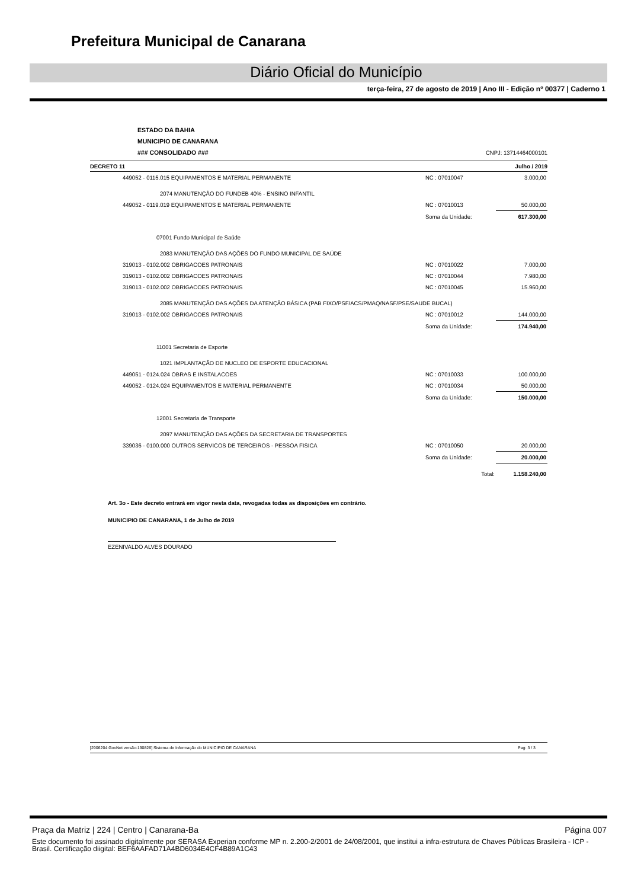Prefeitura Municipal de Canarana
Diário Oficial do Município
terça-feira, 27 de agosto de 2019 | Ano III - Edição nº 00377 | Caderno 1
ESTADO DA BAHIA
MUNICIPIO DE CANARANA
### CONSOLIDADO ### CNPJ: 13714464000101
DECRETO 11 Julho / 2019
| 449052 - 0115.015 EQUIPAMENTOS E MATERIAL PERMANENTE | NC : 07010047 | 3.000,00 |
| 2074 MANUTENÇÃO DO FUNDEB 40% - ENSINO INFANTIL | | |
| 449052 - 0119.019 EQUIPAMENTOS E MATERIAL PERMANENTE | NC : 07010013 | 50.000,00 |
| | Soma da Unidade: | 617.300,00 |
| 07001 Fundo Municipal de Saúde | | |
| 2083 MANUTENÇÃO DAS AÇÕES DO FUNDO MUNICIPAL DE SAÚDE | | |
| 319013 - 0102.002 OBRIGACOES PATRONAIS | NC : 07010022 | 7.000,00 |
| 319013 - 0102.002 OBRIGACOES PATRONAIS | NC : 07010044 | 7.980,00 |
| 319013 - 0102.002 OBRIGACOES PATRONAIS | NC : 07010045 | 15.960,00 |
| 2085 MANUTENÇÃO DAS AÇÕES DA ATENÇÃO BÁSICA (PAB FIXO/PSF/ACS/PMAQ/NASF/PSE/SAUDE BUCAL) | | |
| 319013 - 0102.002 OBRIGACOES PATRONAIS | NC : 07010012 | 144.000,00 |
| | Soma da Unidade: | 174.940,00 |
| 11001 Secretaria de Esporte | | |
| 1021 IMPLANTAÇÃO DE NUCLEO DE ESPORTE EDUCACIONAL | | |
| 449051 - 0124.024 OBRAS E INSTALACOES | NC : 07010033 | 100.000,00 |
| 449052 - 0124.024 EQUIPAMENTOS E MATERIAL PERMANENTE | NC : 07010034 | 50.000,00 |
| | Soma da Unidade: | 150.000,00 |
| 12001 Secretaria de Transporte | | |
| 2097 MANUTENÇÃO DAS AÇÕES DA SECRETARIA DE TRANSPORTES | | |
| 339036 - 0100.000 OUTROS SERVICOS DE TERCEIROS - PESSOA FISICA | NC : 07010050 | 20.000,00 |
| | Soma da Unidade: | 20.000,00 |
| | Total: | 1.158.240,00 |
Art. 3o - Este decreto entrará em vigor nesta data, revogadas todas as disposições em contrário.
MUNICIPIO DE CANARANA, 1 de Julho de 2019
EZENIVALDO ALVES DOURADO
[2906204:GovNet versão:190826] Sistema de Informação do MUNICIPIO DE CANARANA Pag: 3 / 3
Praça da Matriz | 224 | Centro | Canarana-Ba Página 007
Este documento foi assinado digitalmente por SERASA Experian conforme MP n. 2.200-2/2001 de 24/08/2001, que institui a infra-estrutura de Chaves Públicas Brasileira - ICP - Brasil. Certificação diigital: BEF6AAFAD71A4BD6034E4CF4B89A1C43